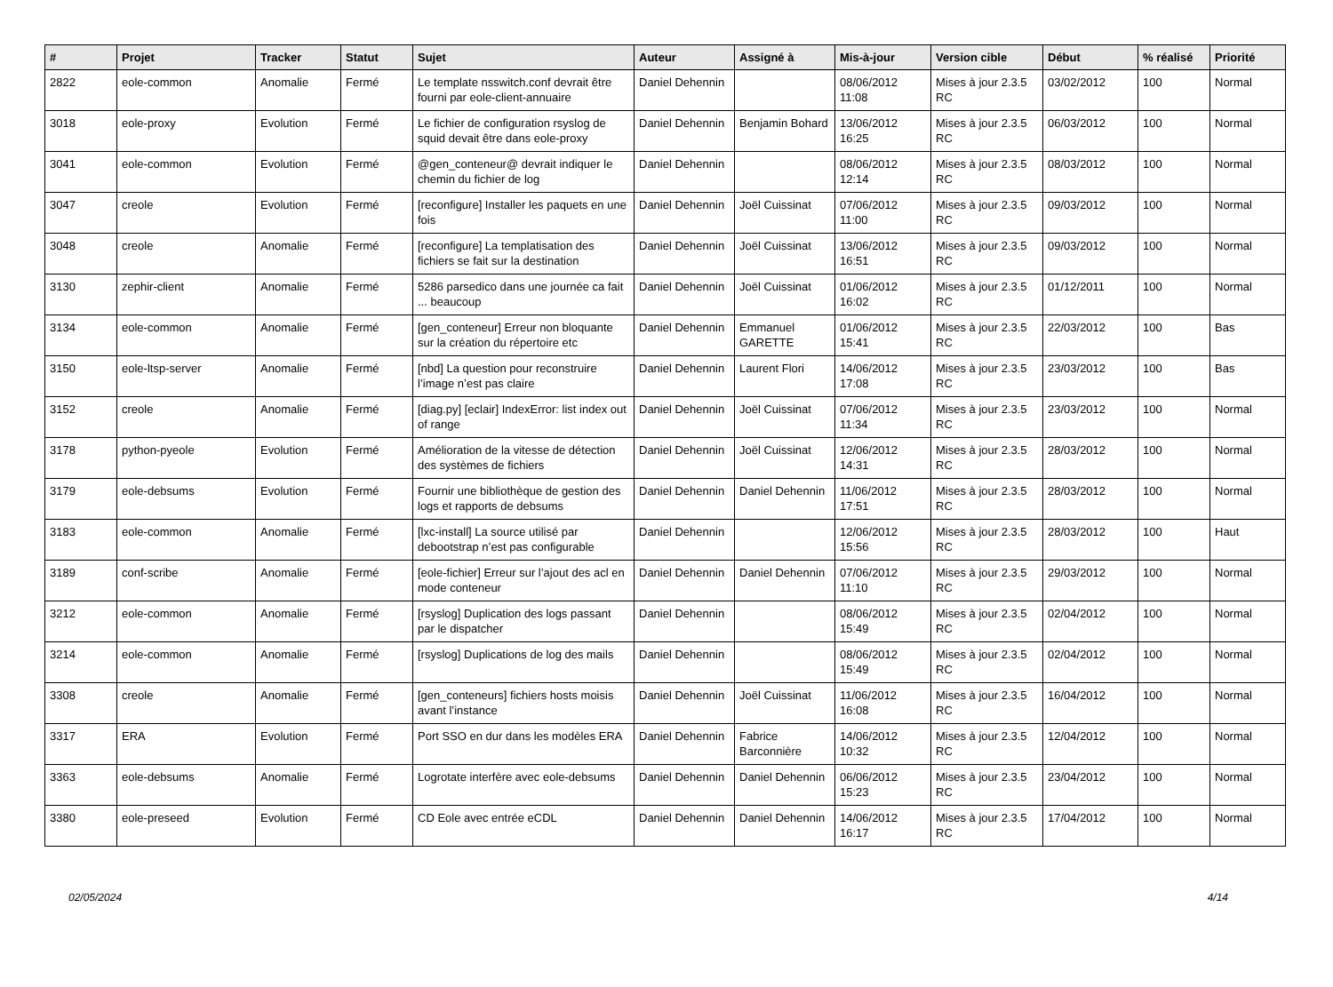| # | Projet | Tracker | Statut | Sujet | Auteur | Assigné à | Mis-à-jour | Version cible | Début | % réalisé | Priorité |
| --- | --- | --- | --- | --- | --- | --- | --- | --- | --- | --- | --- |
| 2822 | eole-common | Anomalie | Fermé | Le template nsswitch.conf devrait être fourni par eole-client-annuaire | Daniel Dehennin | | 08/06/2012 11:08 | Mises à jour 2.3.5 RC | 03/02/2012 | 100 | Normal |
| 3018 | eole-proxy | Evolution | Fermé | Le fichier de configuration rsyslog de squid devait être dans eole-proxy | Daniel Dehennin | Benjamin Bohard | 13/06/2012 16:25 | Mises à jour 2.3.5 RC | 06/03/2012 | 100 | Normal |
| 3041 | eole-common | Evolution | Fermé | @gen_conteneur@ devrait indiquer le chemin du fichier de log | Daniel Dehennin | | 08/06/2012 12:14 | Mises à jour 2.3.5 RC | 08/03/2012 | 100 | Normal |
| 3047 | creole | Evolution | Fermé | [reconfigure] Installer les paquets en une fois | Daniel Dehennin | Joël Cuissinat | 07/06/2012 11:00 | Mises à jour 2.3.5 RC | 09/03/2012 | 100 | Normal |
| 3048 | creole | Anomalie | Fermé | [reconfigure] La templatisation des fichiers se fait sur la destination | Daniel Dehennin | Joël Cuissinat | 13/06/2012 16:51 | Mises à jour 2.3.5 RC | 09/03/2012 | 100 | Normal |
| 3130 | zephir-client | Anomalie | Fermé | 5286 parsedico dans une journée ca fait ... beaucoup | Daniel Dehennin | Joël Cuissinat | 01/06/2012 16:02 | Mises à jour 2.3.5 RC | 01/12/2011 | 100 | Normal |
| 3134 | eole-common | Anomalie | Fermé | [gen_conteneur] Erreur non bloquante sur la création du répertoire etc | Daniel Dehennin | Emmanuel GARETTE | 01/06/2012 15:41 | Mises à jour 2.3.5 RC | 22/03/2012 | 100 | Bas |
| 3150 | eole-ltsp-server | Anomalie | Fermé | [nbd] La question pour reconstruire l’image n’est pas claire | Daniel Dehennin | Laurent Flori | 14/06/2012 17:08 | Mises à jour 2.3.5 RC | 23/03/2012 | 100 | Bas |
| 3152 | creole | Anomalie | Fermé | [diag.py] [eclair] IndexError: list index out of range | Daniel Dehennin | Joël Cuissinat | 07/06/2012 11:34 | Mises à jour 2.3.5 RC | 23/03/2012 | 100 | Normal |
| 3178 | python-pyeole | Evolution | Fermé | Amélioration de la vitesse de détection des systèmes de fichiers | Daniel Dehennin | Joël Cuissinat | 12/06/2012 14:31 | Mises à jour 2.3.5 RC | 28/03/2012 | 100 | Normal |
| 3179 | eole-debsums | Evolution | Fermé | Fournir une bibliothèque de gestion des logs et rapports de debsums | Daniel Dehennin | Daniel Dehennin | 11/06/2012 17:51 | Mises à jour 2.3.5 RC | 28/03/2012 | 100 | Normal |
| 3183 | eole-common | Anomalie | Fermé | [lxc-install] La source utilisé par debootstrap n’est pas configurable | Daniel Dehennin | | 12/06/2012 15:56 | Mises à jour 2.3.5 RC | 28/03/2012 | 100 | Haut |
| 3189 | conf-scribe | Anomalie | Fermé | [eole-fichier] Erreur sur l’ajout des acl en mode conteneur | Daniel Dehennin | Daniel Dehennin | 07/06/2012 11:10 | Mises à jour 2.3.5 RC | 29/03/2012 | 100 | Normal |
| 3212 | eole-common | Anomalie | Fermé | [rsyslog] Duplication des logs passant par le dispatcher | Daniel Dehennin | | 08/06/2012 15:49 | Mises à jour 2.3.5 RC | 02/04/2012 | 100 | Normal |
| 3214 | eole-common | Anomalie | Fermé | [rsyslog] Duplications de log des mails | Daniel Dehennin | | 08/06/2012 15:49 | Mises à jour 2.3.5 RC | 02/04/2012 | 100 | Normal |
| 3308 | creole | Anomalie | Fermé | [gen_conteneurs] fichiers hosts moisis avant l’instance | Daniel Dehennin | Joël Cuissinat | 11/06/2012 16:08 | Mises à jour 2.3.5 RC | 16/04/2012 | 100 | Normal |
| 3317 | ERA | Evolution | Fermé | Port SSO en dur dans les modèles ERA | Daniel Dehennin | Fabrice Barconnière | 14/06/2012 10:32 | Mises à jour 2.3.5 RC | 12/04/2012 | 100 | Normal |
| 3363 | eole-debsums | Anomalie | Fermé | Logrotate interfère avec eole-debsums | Daniel Dehennin | Daniel Dehennin | 06/06/2012 15:23 | Mises à jour 2.3.5 RC | 23/04/2012 | 100 | Normal |
| 3380 | eole-preseed | Evolution | Fermé | CD Eole avec entrée eCDL | Daniel Dehennin | Daniel Dehennin | 14/06/2012 16:17 | Mises à jour 2.3.5 RC | 17/04/2012 | 100 | Normal |
02/05/2024 4/14